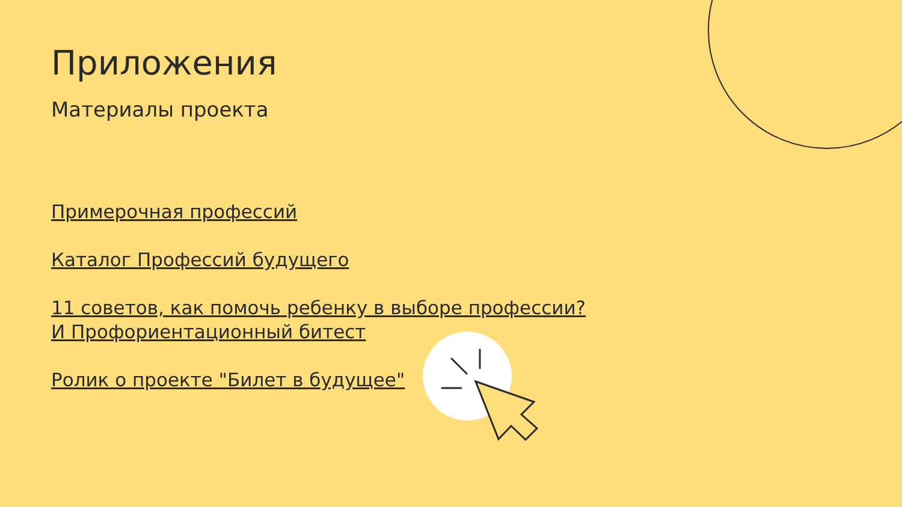Приложения
Материалы проекта
Примерочная профессий
Каталог Профессий будущего
11 советов, как помочь ребенку в выборе профессии?
И Профориентационный битест
Ролик о проекте "Билет в будущее"